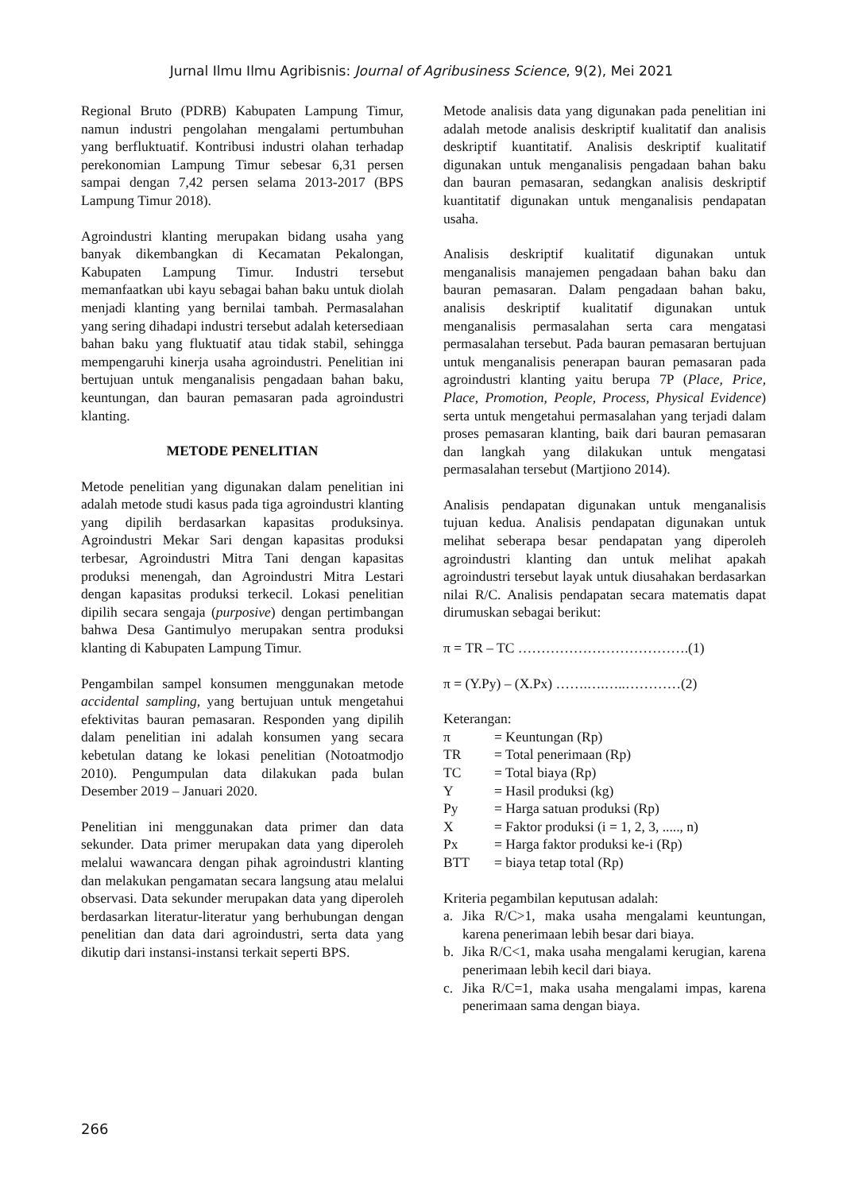Jurnal Ilmu Ilmu Agribisnis: Journal of Agribusiness Science, 9(2), Mei 2021
Regional Bruto (PDRB) Kabupaten Lampung Timur, namun industri pengolahan mengalami pertumbuhan yang berfluktuatif. Kontribusi industri olahan terhadap perekonomian Lampung Timur sebesar 6,31 persen sampai dengan 7,42 persen selama 2013-2017 (BPS Lampung Timur 2018).
Agroindustri klanting merupakan bidang usaha yang banyak dikembangkan di Kecamatan Pekalongan, Kabupaten Lampung Timur. Industri tersebut memanfaatkan ubi kayu sebagai bahan baku untuk diolah menjadi klanting yang bernilai tambah. Permasalahan yang sering dihadapi industri tersebut adalah ketersediaan bahan baku yang fluktuatif atau tidak stabil, sehingga mempengaruhi kinerja usaha agroindustri. Penelitian ini bertujuan untuk menganalisis pengadaan bahan baku, keuntungan, dan bauran pemasaran pada agroindustri klanting.
METODE PENELITIAN
Metode penelitian yang digunakan dalam penelitian ini adalah metode studi kasus pada tiga agroindustri klanting yang dipilih berdasarkan kapasitas produksinya. Agroindustri Mekar Sari dengan kapasitas produksi terbesar, Agroindustri Mitra Tani dengan kapasitas produksi menengah, dan Agroindustri Mitra Lestari dengan kapasitas produksi terkecil. Lokasi penelitian dipilih secara sengaja (purposive) dengan pertimbangan bahwa Desa Gantimulyo merupakan sentra produksi klanting di Kabupaten Lampung Timur.
Pengambilan sampel konsumen menggunakan metode accidental sampling, yang bertujuan untuk mengetahui efektivitas bauran pemasaran. Responden yang dipilih dalam penelitian ini adalah konsumen yang secara kebetulan datang ke lokasi penelitian (Notoatmodjo 2010). Pengumpulan data dilakukan pada bulan Desember 2019 – Januari 2020.
Penelitian ini menggunakan data primer dan data sekunder. Data primer merupakan data yang diperoleh melalui wawancara dengan pihak agroindustri klanting dan melakukan pengamatan secara langsung atau melalui observasi. Data sekunder merupakan data yang diperoleh berdasarkan literatur-literatur yang berhubungan dengan penelitian dan data dari agroindustri, serta data yang dikutip dari instansi-instansi terkait seperti BPS.
Metode analisis data yang digunakan pada penelitian ini adalah metode analisis deskriptif kualitatif dan analisis deskriptif kuantitatif. Analisis deskriptif kualitatif digunakan untuk menganalisis pengadaan bahan baku dan bauran pemasaran, sedangkan analisis deskriptif kuantitatif digunakan untuk menganalisis pendapatan usaha.
Analisis deskriptif kualitatif digunakan untuk menganalisis manajemen pengadaan bahan baku dan bauran pemasaran. Dalam pengadaan bahan baku, analisis deskriptif kualitatif digunakan untuk menganalisis permasalahan serta cara mengatasi permasalahan tersebut. Pada bauran pemasaran bertujuan untuk menganalisis penerapan bauran pemasaran pada agroindustri klanting yaitu berupa 7P (Place, Price, Place, Promotion, People, Process, Physical Evidence) serta untuk mengetahui permasalahan yang terjadi dalam proses pemasaran klanting, baik dari bauran pemasaran dan langkah yang dilakukan untuk mengatasi permasalahan tersebut (Martjiono 2014).
Analisis pendapatan digunakan untuk menganalisis tujuan kedua. Analisis pendapatan digunakan untuk melihat seberapa besar pendapatan yang diperoleh agroindustri klanting dan untuk melihat apakah agroindustri tersebut layak untuk diusahakan berdasarkan nilai R/C. Analisis pendapatan secara matematis dapat dirumuskan sebagai berikut:
π = TR – TC ……………………………….(1)
π = (Y.Py) – (X.Px) …….….…..…………(2)
Keterangan:
| π | = Keuntungan (Rp) |
| TR | = Total penerimaan (Rp) |
| TC | = Total biaya (Rp) |
| Y | = Hasil produksi (kg) |
| Py | = Harga satuan produksi (Rp) |
| X | = Faktor produksi (i = 1, 2, 3, ....., n) |
| Px | = Harga faktor produksi ke-i (Rp) |
| BTT | = biaya tetap total (Rp) |
Kriteria pegambilan keputusan adalah:
a. Jika R/C>1, maka usaha mengalami keuntungan, karena penerimaan lebih besar dari biaya.
b. Jika R/C<1, maka usaha mengalami kerugian, karena penerimaan lebih kecil dari biaya.
c. Jika R/C=1, maka usaha mengalami impas, karena penerimaan sama dengan biaya.
266